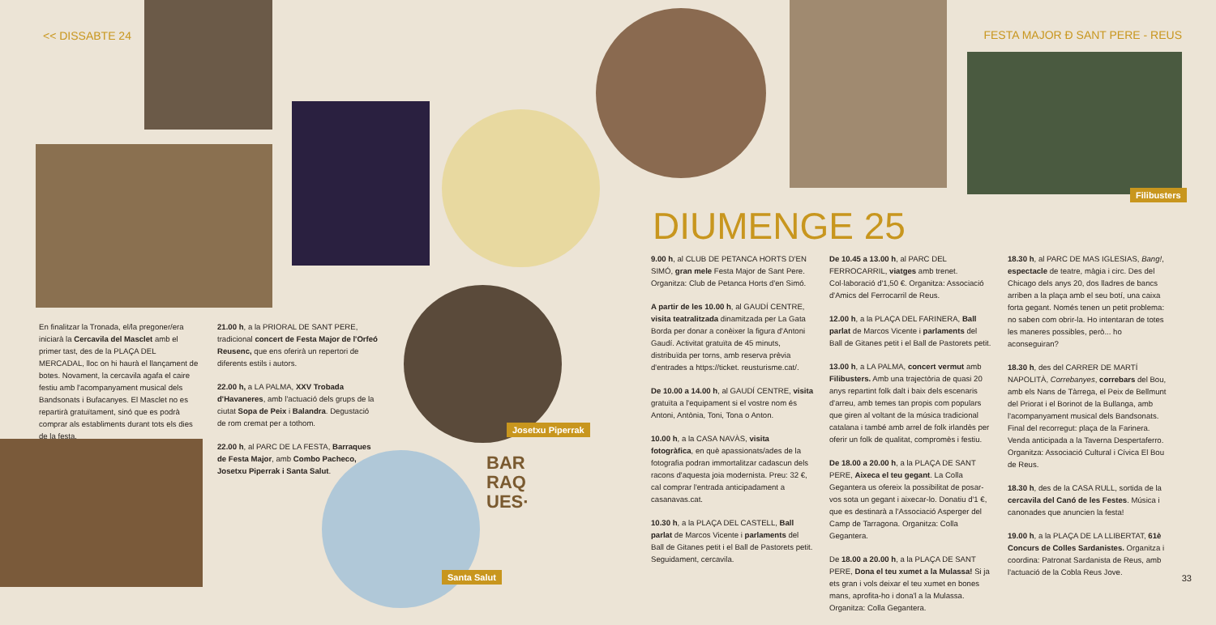<< DISSABTE 24
Josetxu Piperrak
Santa Salut
BAR
RAQ
UES·
En finalitzar la Tronada, el/la pregoner/era iniciarà la Cercavila del Masclet amb el primer tast, des de la PLAÇA DEL MERCADAL, lloc on hi haurà el llançament de botes. Novament, la cercavila agafa el caire festiu amb l'acompanyament musical dels Bandsonats i Bufacanyes. El Masclet no es repartirà gratuïtament, sinó que es podrà comprar als establiments durant tots els dies de la festa.
21.00 h, a la PRIORAL DE SANT PERE, tradicional concert de Festa Major de l'Orfeó Reusenc, que ens oferirà un repertori de diferents estils i autors.
22.00 h, a LA PALMA, XXV Trobada d'Havaneres, amb l'actuació dels grups de la ciutat Sopa de Peix i Balandra. Degustació de rom cremat per a tothom.
22.00 h, al PARC DE LA FESTA, Barraques de Festa Major, amb Combo Pacheco, Josetxu Piperrak i Santa Salut.
Filibusters
FESTA MAJOR Ð SANT PERE - REUS
DIUMENGE 25
9.00 h, al CLUB DE PETANCA HORTS D'EN SIMÓ, gran mele Festa Major de Sant Pere. Organitza: Club de Petanca Horts d'en Simó.
A partir de les 10.00 h, al GAUDÍ CENTRE, visita teatralitzada dinamitzada per La Gata Borda per donar a conèixer la figura d'Antoni Gaudí. Activitat gratuïta de 45 minuts, distribuïda per torns, amb reserva prèvia d'entrades a https://ticket. reusturisme.cat/.
De 10.00 a 14.00 h, al GAUDÍ CENTRE, visita gratuïta a l'equipament si el vostre nom és Antoni, Antònia, Toni, Tona o Anton.
10.00 h, a la CASA NAVÀS, visita fotogràfica, en què apassionats/ades de la fotografia podran immortalitzar cadascun dels racons d'aquesta joia modernista. Preu: 32 €, cal comprar l'entrada anticipadament a casanavas.cat.
10.30 h, a la PLAÇA DEL CASTELL, Ball parlat de Marcos Vicente i parlaments del Ball de Gitanes petit i el Ball de Pastorets petit. Seguidament, cercavila.
De 10.45 a 13.00 h, al PARC DEL FERROCARRIL, viatges amb trenet. Col·laboració d'1,50 €. Organitza: Associació d'Amics del Ferrocarril de Reus.
12.00 h, a la PLAÇA DEL FARINERA, Ball parlat de Marcos Vicente i parlaments del Ball de Gitanes petit i el Ball de Pastorets petit.
13.00 h, a LA PALMA, concert vermut amb Filibusters. Amb una trajectòria de quasi 20 anys repartint folk dalt i baix dels escenaris d'arreu, amb temes tan propis com populars que giren al voltant de la música tradicional catalana i també amb arrel de folk irlandès per oferir un folk de qualitat, compromès i festiu.
De 18.00 a 20.00 h, a la PLAÇA DE SANT PERE, Aixeca el teu gegant. La Colla Gegantera us ofereix la possibilitat de posar-vos sota un gegant i aixecar-lo. Donatiu d'1 €, que es destinarà a l'Associació Asperger del Camp de Tarragona. Organitza: Colla Gegantera.
De 18.00 a 20.00 h, a la PLAÇA DE SANT PERE, Dona el teu xumet a la Mulassa! Si ja ets gran i vols deixar el teu xumet en bones mans, aprofita-ho i dona'l a la Mulassa. Organitza: Colla Gegantera.
18.30 h, al PARC DE MAS IGLESIAS, Bang!, espectacle de teatre, màgia i circ. Des del Chicago dels anys 20, dos lladres de bancs arriben a la plaça amb el seu botí, una caixa forta gegant. Només tenen un petit problema: no saben com obrir-la. Ho intentaran de totes les maneres possibles, però... ho aconseguiran?
18.30 h, des del CARRER DE MARTÍ NAPOLITÀ, Correbanyes, correbars del Bou, amb els Nans de Tàrrega, el Peix de Bellmunt del Priorat i el Borinot de la Bullanga, amb l'acompanyament musical dels Bandsonats. Final del recorregut: plaça de la Farinera. Venda anticipada a la Taverna Despertaferro. Organitza: Associació Cultural i Cívica El Bou de Reus.
18.30 h, des de la CASA RULL, sortida de la cercavila del Canó de les Festes. Música i canonades que anuncien la festa!
19.00 h, a la PLAÇA DE LA LLIBERTAT, 61è Concurs de Colles Sardanistes. Organitza i coordina: Patronat Sardanista de Reus, amb l'actuació de la Cobla Reus Jove.
33